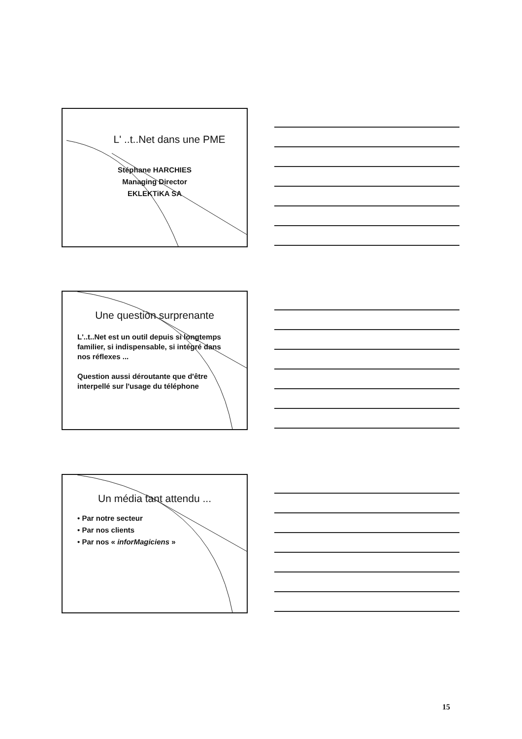L' ..t..Net dans une PME
Stéphane HARCHIES
Managing Director
EKLEKTiKA SA
Une question surprenante
L'..t..Net est un outil depuis si longtemps
familier, si indispensable, si intégré dans
nos réflexes ...
Question aussi déroutante que d'être
interpellé sur l'usage du téléphone
Un média tant attendu ...
• Par notre secteur
• Par nos clients
• Par nos « inforMagiciens »
15